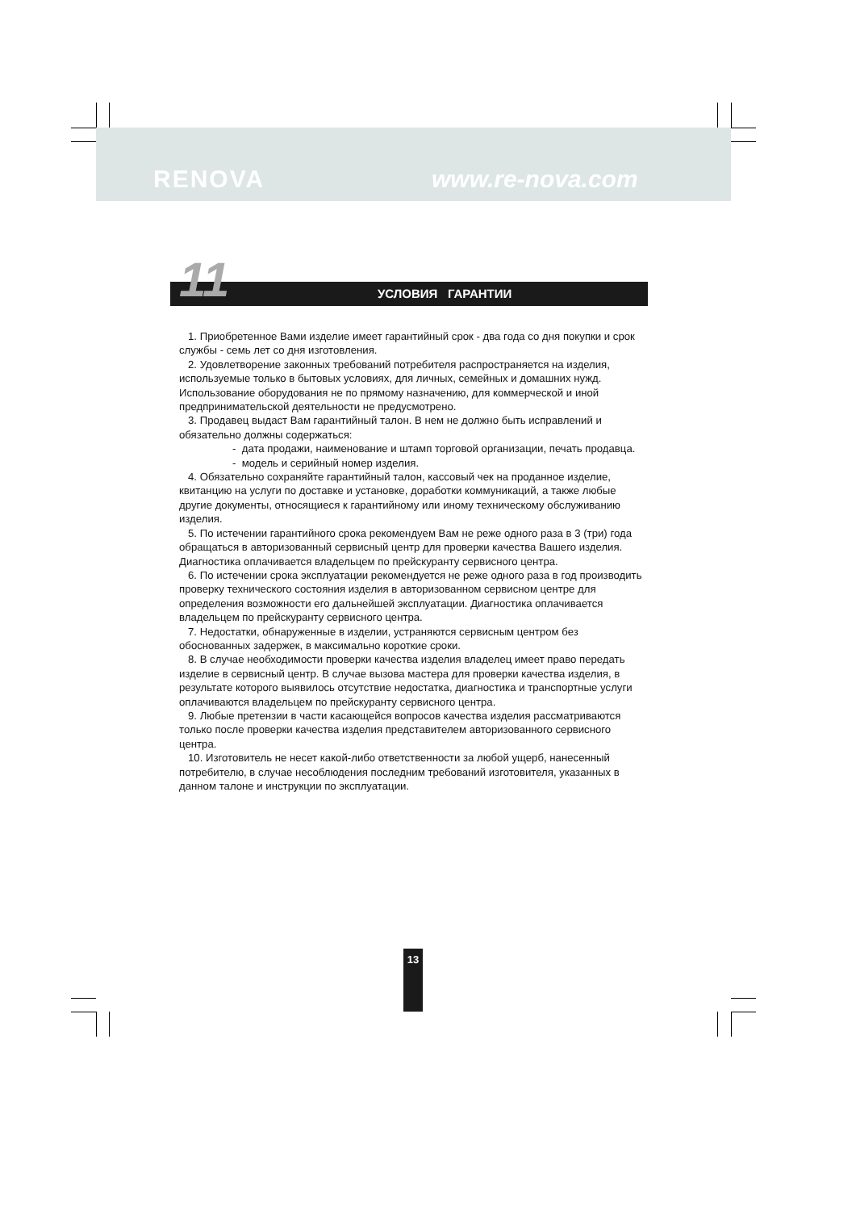RENOVA www.re-nova.com
11 УСЛОВИЯ ГАРАНТИИ
1. Приобретенное Вами изделие имеет гарантийный срок - два года со дня покупки и срок службы - семь лет со дня изготовления.
2. Удовлетворение законных требований потребителя распространяется на изделия, используемые только в бытовых условиях, для личных, семейных и домашних нужд.
Использование оборудования не по прямому назначению, для коммерческой и иной предпринимательской деятельности не предусмотрено.
3. Продавец выдаст Вам гарантийный талон. В нем не должно быть исправлений и обязательно должны содержаться:
- дата продажи, наименование и штамп торговой организации, печать продавца.
- модель и серийный номер изделия.
4. Обязательно сохраняйте гарантийный талон, кассовый чек на проданное изделие, квитанцию на услуги по доставке и установке, доработки коммуникаций, а также любые другие документы, относящиеся к гарантийному или иному техническому обслуживанию изделия.
5. По истечении гарантийного срока рекомендуем Вам не реже одного раза в 3 (три) года обращаться в авторизованный сервисный центр для проверки качества Вашего изделия. Диагностика оплачивается владельцем по прейскуранту сервисного центра.
6. По истечении срока эксплуатации рекомендуется не реже одного раза в год производить проверку технического состояния изделия в авторизованном сервисном центре для определения возможности его дальнейшей эксплуатации. Диагностика оплачивается владельцем по прейскуранту сервисного центра.
7. Недостатки, обнаруженные в изделии, устраняются сервисным центром без обоснованных задержек, в максимально короткие сроки.
8. В случае необходимости проверки качества изделия владелец имеет право передать изделие в сервисный центр. В случае вызова мастера для проверки качества изделия, в результате которого выявилось отсутствие недостатка, диагностика и транспортные услуги оплачиваются владельцем по прейскуранту сервисного центра.
9. Любые претензии в части касающейся вопросов качества изделия рассматриваются только после проверки качества изделия представителем авторизованного сервисного центра.
10. Изготовитель не несет какой-либо ответственности за любой ущерб, нанесенный потребителю, в случае несоблюдения последним требований изготовителя, указанных в данном талоне и инструкции по эксплуатации.
13